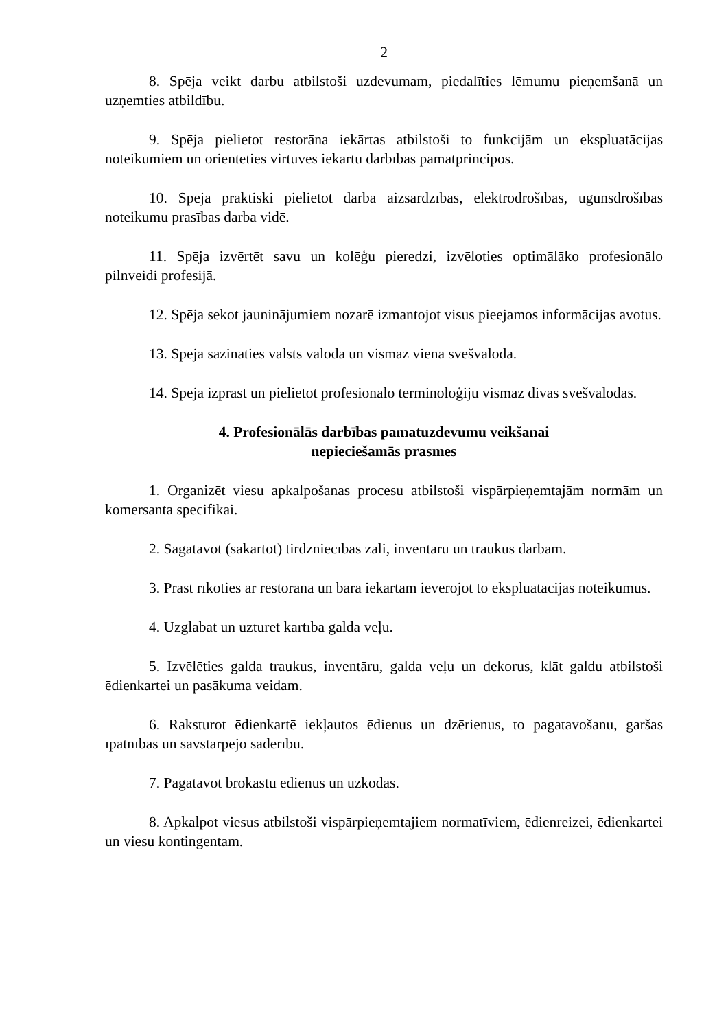2
8. Spēja veikt darbu atbilstoši uzdevumam, piedalīties lēmumu pieņemšanā un uzņemties atbildību.
9. Spēja pielietot restorāna iekārtas atbilstoši to funkcijām un ekspluatācijas noteikumiem un orientēties virtuves iekārtu darbības pamatprincipos.
10. Spēja praktiski pielietot darba aizsardzības, elektrodrošības, ugunsdrošības noteikumu prasības darba vidē.
11. Spēja izvērtēt savu un kolēģu pieredzi, izvēloties optimālāko profesionālo pilnveidi profesijā.
12. Spēja sekot jauninājumiem nozarē izmantojot visus pieejamos informācijas avotus.
13. Spēja sazināties valsts valodā un vismaz vienā svešvalodā.
14. Spēja izprast un pielietot profesionālo terminoloģiju vismaz divās svešvalodās.
4. Profesionālās darbības pamatuzdevumu veikšanai
nepieciešamās prasmes
1. Organizēt viesu apkalpošanas procesu atbilstoši vispārpieņemtajām normām un komersanta specifikai.
2. Sagatavot (sakārtot) tirdzniecības zāli, inventāru un traukus darbam.
3. Prast rīkoties ar restorāna un bāra iekārtām ievērojot to ekspluatācijas noteikumus.
4. Uzglabāt un uzturēt kārtībā galda veļu.
5. Izvēlēties galda traukus, inventāru, galda veļu un dekorus, klāt galdu atbilstoši ēdienkartei un pasākuma veidam.
6. Raksturot ēdienkartē iekļautos ēdienus un dzērienus, to pagatavošanu, garšas īpatnības un savstarpējo saderību.
7. Pagatavot brokastu ēdienus un uzkodas.
8. Apkalpot viesus atbilstoši vispārpieņemtajiem normatīviem, ēdienreizei, ēdienkartei un viesu kontingentam.